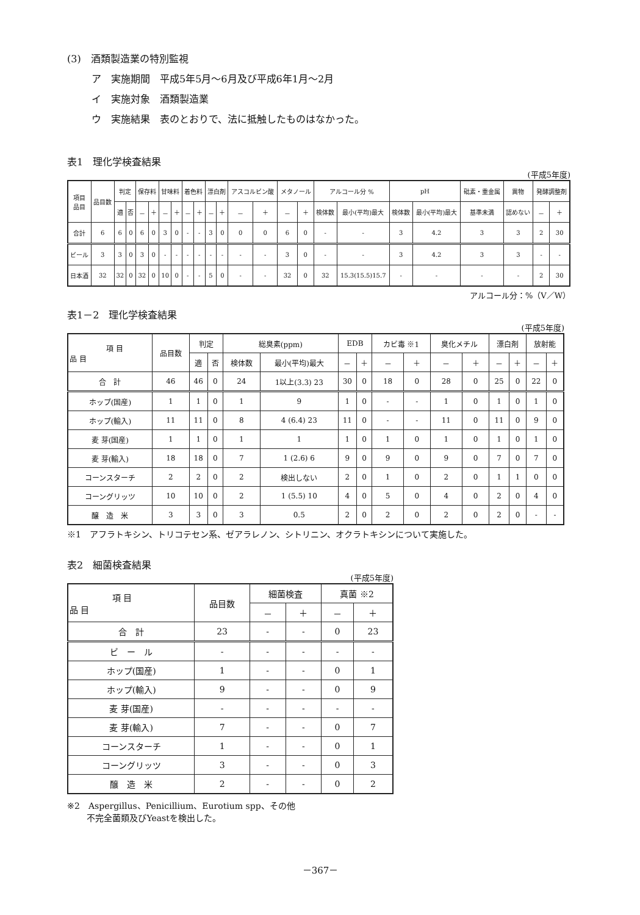(3)　酒類製造業の特別監視
ア　実施期間　平成5年5月～6月及び平成6年1月～2月
イ　実施対象　酒類製造業
ウ　実施結果　表のとおりで、法に抵触したものはなかった。
表1　理化学検査結果
(平成5年度)
| 項目 品目 | 品目数 | 判定 | | 保存料 | | 甘味料 | | 着色料 | | 漂白剤 | | アスコルビン酸 | | メタノール | | アルコール分 % | | pH | | 砒素・重金属 | 異物 | 発酵調整剤 | |
| --- | --- | --- | --- | --- | --- | --- | --- | --- | --- | --- | --- | --- | --- | --- | --- | --- | --- | --- | --- | --- | --- | --- | --- |
| | | 適 | 否 | － | ＋ | － | ＋ | － | ＋ | － | ＋ | － | ＋ | － | ＋ | 検体数 | 最小(平均)最大 | 検体数 | 最小(平均)最大 | 基準未満 | 認めない | － | ＋ |
| 合計 | 6 | 6 | 0 | 6 | 0 | 3 | 0 | - | - | 3 | 0 | 0 | 0 | 6 | 0 | - | - | 3 | 4.2 | 3 | 3 | 2 | 30 |
| ビール | 3 | 3 | 0 | 3 | 0 | - | - | - | - | - | - | - | - | 3 | 0 | - | - | 3 | 4.2 | 3 | 3 | - | - |
| 日本酒 | 32 | 32 | 0 | 32 | 0 | 10 | 0 | - | - | 5 | 0 | - | - | 32 | 0 | 32 | 15.3(15.5)15.7 | - | - | - | - | 2 | 30 |
アルコール分：%（V／W）
表1－2　理化学検査結果
(平成5年度)
| 項 目 品 目 | 品目数 | 判定 | | 総臭素(ppm) | | EDB | | カビ毒 ※1 | | 臭化メチル | | 漂白剤 | | 放射能 | |
| --- | --- | --- | --- | --- | --- | --- | --- | --- | --- | --- | --- | --- | --- | --- | --- |
| | | 適 | 否 | 検体数 | 最小(平均)最大 | － | ＋ | － | ＋ | － | ＋ | － | ＋ | － | ＋ |
| 合 計 | 46 | 46 | 0 | 24 | 1以上(3.3) 23 | 30 | 0 | 18 | 0 | 28 | 0 | 25 | 0 | 22 | 0 |
| ホップ(国産) | 1 | 1 | 0 | 1 | 9 | 1 | 0 | - | - | 1 | 0 | 1 | 0 | 1 | 0 |
| ホップ(輸入) | 11 | 11 | 0 | 8 | 4 (6.4) 23 | 11 | 0 | - | - | 11 | 0 | 11 | 0 | 9 | 0 |
| 麦 芽(国産) | 1 | 1 | 0 | 1 | 1 | 1 | 0 | 1 | 0 | 1 | 0 | 1 | 0 | 1 | 0 |
| 麦 芽(輸入) | 18 | 18 | 0 | 7 | 1 (2.6) 6 | 9 | 0 | 9 | 0 | 9 | 0 | 7 | 0 | 7 | 0 |
| コーンスターチ | 2 | 2 | 0 | 2 | 検出しない | 2 | 0 | 1 | 0 | 2 | 0 | 1 | 1 | 0 | 0 |
| コーングリッツ | 10 | 10 | 0 | 2 | 1 (5.5) 10 | 4 | 0 | 5 | 0 | 4 | 0 | 2 | 0 | 4 | 0 |
| 醸 造 米 | 3 | 3 | 0 | 3 | 0.5 | 2 | 0 | 2 | 0 | 2 | 0 | 2 | 0 | - | - |
※1　アフラトキシン、トリコテセン系、ゼアラレノン、シトリニン、オクラトキシンについて実施した。
表2　細菌検査結果
(平成5年度)
| 項 目 品 目 | 品目数 | 細菌検査 | | 真菌 ※2 | |
| --- | --- | --- | --- | --- | --- |
| | | － | ＋ | － | ＋ |
| 合 計 | 23 | - | - | 0 | 23 |
| ビ ー ル | - | - | - | - | - |
| ホップ(国産) | 1 | - | - | 0 | 1 |
| ホップ(輸入) | 9 | - | - | 0 | 9 |
| 麦 芽(国産) | - | - | - | - | - |
| 麦 芽(輸入) | 7 | - | - | 0 | 7 |
| コーンスターチ | 1 | - | - | 0 | 1 |
| コーングリッツ | 3 | - | - | 0 | 3 |
| 醸 造 米 | 2 | - | - | 0 | 2 |
※2　Aspergillus、Penicillium、Eurotium spp、その他
　　 不完全菌類及びYeastを検出した。
－367－